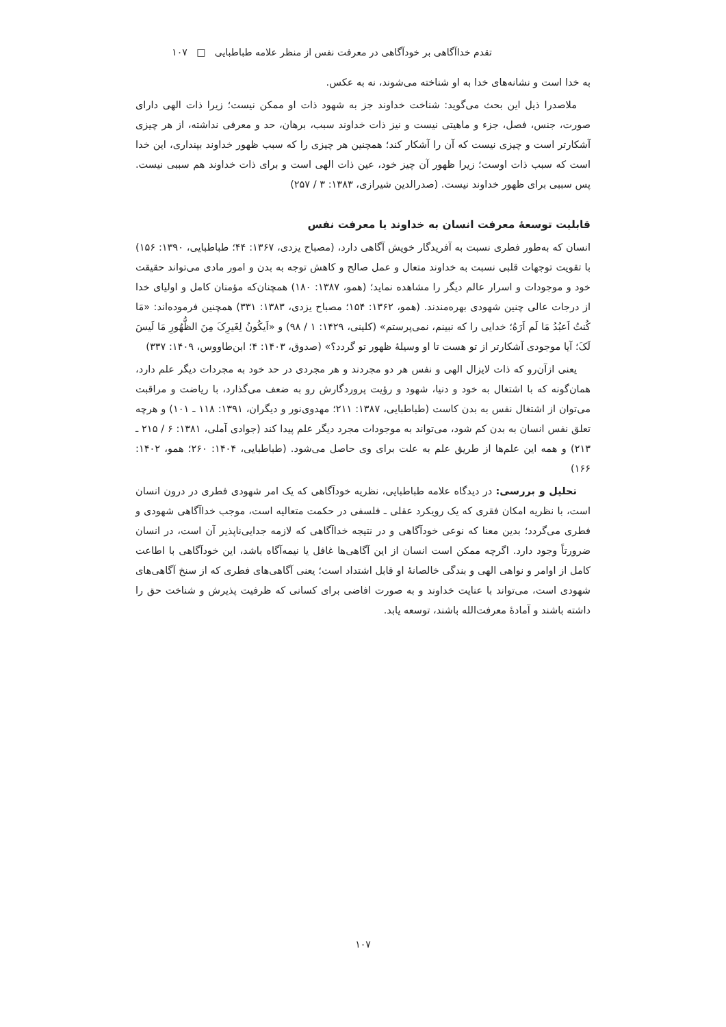تقدم خداآگاهی بر خودآگاهی در معرفت نفس از منظر علامه طباطبایی □ ۱۰۷
به خدا است و نشانه‌های خدا به او شناخته می‌شوند، نه به عکس.
ملاصدرا ذیل این بحث می‌گوید: شناخت خداوند جز به شهود ذات او ممکن نیست؛ زیرا ذات الهی دارای صورت، جنس، فصل، جزء و ماهیتی نیست و نیز ذات خداوند سبب، برهان، حد و معرفی نداشته، از هر چیزی آشکارتر است و چیزی نیست که آن را آشکار کند؛ همچنین هر چیزی را که سبب ظهور خداوند بپنداری، این خدا است که سبب ذات اوست؛ زیرا ظهور آن چیز خود، عین ذات الهی است و برای ذات خداوند هم سببی نیست. پس سببی برای ظهور خداوند نیست. (صدرالدین شیرازی، ۱۳۸۳: ۳ / ۲۵۷)
قابلیت توسعهٔ معرفت انسان به خداوند یا معرفت نفس
انسان که به‌طور فطری نسبت به آفریدگار خویش آگاهی دارد، (مصباح یزدی، ۱۳۶۷: ۴۴؛ طباطبایی، ۱۳۹۰: ۱۵۶) با تقویت توجهات قلبی نسبت به خداوند متعال و عمل صالح و کاهش توجه به بدن و امور مادی می‌تواند حقیقت خود و موجودات و اسرار عالم دیگر را مشاهده نماید؛ (همو، ۱۳۸۷: ۱۸۰) همچنان‌که مؤمنان کامل و اولیای خدا از درجات عالی چنین شهودی بهره‌مندند. (همو، ۱۳۶۲: ۱۵۴؛ مصباح یزدی، ۱۳۸۳: ۳۳۱) همچنین فرموده‌اند: «مَا کُنتُ اَعبُدُ مَا لَم اَرَهُ؛ خدایی را که نبینم، نمی‌پرستم» (کلینی، ۱۴۲۹: ۱ / ۹۸) و «اَیکُونُ لِغَیرِکَ مِنَ الظُّهُورِ مَا لَیسَ لَکَ؛ آیا موجودی آشکارتر از تو هست تا او وسیلهٔ ظهور تو گردد؟» (صدوق، ۱۴۰۳: ۴؛ ابن‌طاووس، ۱۴۰۹: ۳۳۷)
یعنی ازآن‌رو که ذات لایزال الهی و نفس هر دو مجردند و هر مجردی در حد خود به مجردات دیگر علم دارد، همان‌گونه که با اشتغال به خود و دنیا، شهود و رؤیت پروردگارش رو به ضعف می‌گذارد، با ریاضت و مراقبت می‌توان از اشتغال نفس به بدن کاست (طباطبایی، ۱۳۸۷: ۲۱۱؛ مهدوی‌نور و دیگران، ۱۳۹۱: ۱۱۸ ـ ۱۰۱) و هرچه تعلق نفس انسان به بدن کم شود، می‌تواند به موجودات مجرد دیگر علم پیدا کند (جوادی آملی، ۱۳۸۱: ۶ / ۲۱۵ ـ ۲۱۳) و همه این علم‌ها از طریق علم به علت برای وی حاصل می‌شود. (طباطبایی، ۱۴۰۴: ۲۶۰؛ همو، ۱۴۰۲: ۱۶۶)
تحلیل و بررسی: در دیدگاه علامه طباطبایی، نظریه خودآگاهی که یک امر شهودی فطری در درون انسان است، با نظریه امکان فقری که یک رویکرد عقلی ـ فلسفی در حکمت متعالیه است، موجب خداآگاهی شهودی و فطری می‌گردد؛ بدین معنا که نوعی خودآگاهی و در نتیجه خداآگاهی که لازمه جدایی‌ناپذیر آن است، در انسان ضرورتاً وجود دارد. اگرچه ممکن است انسان از این آگاهی‌ها غافل یا نیمه‌آگاه باشد، این خودآگاهی با اطاعت کامل از اوامر و نواهی الهی و بندگی خالصانهٔ او قابل اشتداد است؛ یعنی آگاهی‌های فطری که از سنخ آگاهی‌های شهودی است، می‌تواند با عنایت خداوند و به صورت افاضی برای کسانی که ظرفیت پذیرش و شناخت حق را داشته باشند و آمادهٔ معرفت‌الله باشند، توسعه یابد.
۱۰۷